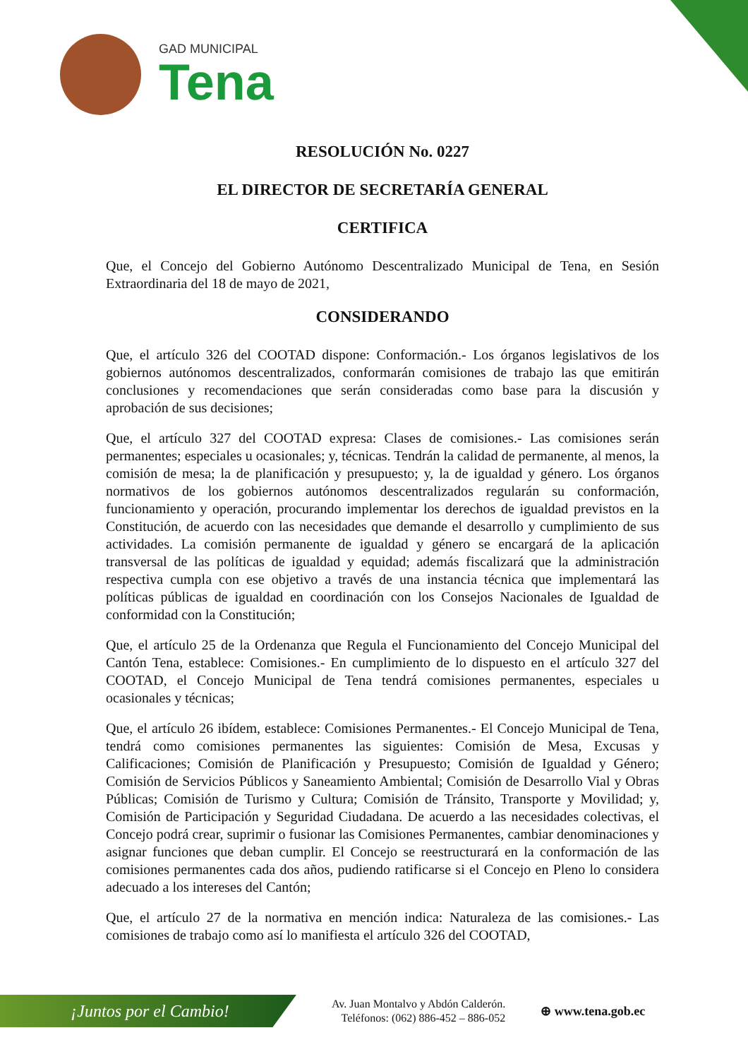GAD MUNICIPAL
Tena
RESOLUCIÓN No. 0227
EL DIRECTOR DE SECRETARÍA GENERAL
CERTIFICA
Que, el Concejo del Gobierno Autónomo Descentralizado Municipal de Tena, en Sesión Extraordinaria del 18 de mayo de 2021,
CONSIDERANDO
Que, el artículo 326 del COOTAD dispone: Conformación.- Los órganos legislativos de los gobiernos autónomos descentralizados, conformarán comisiones de trabajo las que emitirán conclusiones y recomendaciones que serán consideradas como base para la discusión y aprobación de sus decisiones;
Que, el artículo 327 del COOTAD expresa: Clases de comisiones.- Las comisiones serán permanentes; especiales u ocasionales; y, técnicas. Tendrán la calidad de permanente, al menos, la comisión de mesa; la de planificación y presupuesto; y, la de igualdad y género. Los órganos normativos de los gobiernos autónomos descentralizados regularán su conformación, funcionamiento y operación, procurando implementar los derechos de igualdad previstos en la Constitución, de acuerdo con las necesidades que demande el desarrollo y cumplimiento de sus actividades. La comisión permanente de igualdad y género se encargará de la aplicación transversal de las políticas de igualdad y equidad; además fiscalizará que la administración respectiva cumpla con ese objetivo a través de una instancia técnica que implementará las políticas públicas de igualdad en coordinación con los Consejos Nacionales de Igualdad de conformidad con la Constitución;
Que, el artículo 25 de la Ordenanza que Regula el Funcionamiento del Concejo Municipal del Cantón Tena, establece: Comisiones.- En cumplimiento de lo dispuesto en el artículo 327 del COOTAD, el Concejo Municipal de Tena tendrá comisiones permanentes, especiales u ocasionales y técnicas;
Que, el artículo 26 ibídem, establece: Comisiones Permanentes.- El Concejo Municipal de Tena, tendrá como comisiones permanentes las siguientes: Comisión de Mesa, Excusas y Calificaciones; Comisión de Planificación y Presupuesto; Comisión de Igualdad y Género; Comisión de Servicios Públicos y Saneamiento Ambiental; Comisión de Desarrollo Vial y Obras Públicas; Comisión de Turismo y Cultura; Comisión de Tránsito, Transporte y Movilidad; y, Comisión de Participación y Seguridad Ciudadana. De acuerdo a las necesidades colectivas, el Concejo podrá crear, suprimir o fusionar las Comisiones Permanentes, cambiar denominaciones y asignar funciones que deban cumplir. El Concejo se reestructurará en la conformación de las comisiones permanentes cada dos años, pudiendo ratificarse si el Concejo en Pleno lo considera adecuado a los intereses del Cantón;
Que, el artículo 27 de la normativa en mención indica: Naturaleza de las comisiones.- Las comisiones de trabajo como así lo manifiesta el artículo 326 del COOTAD,
¡Juntos por el Cambio!
Av. Juan Montalvo y Abdón Calderón.
Teléfonos: (062) 886-452 – 886-052
⊕ www.tena.gob.ec